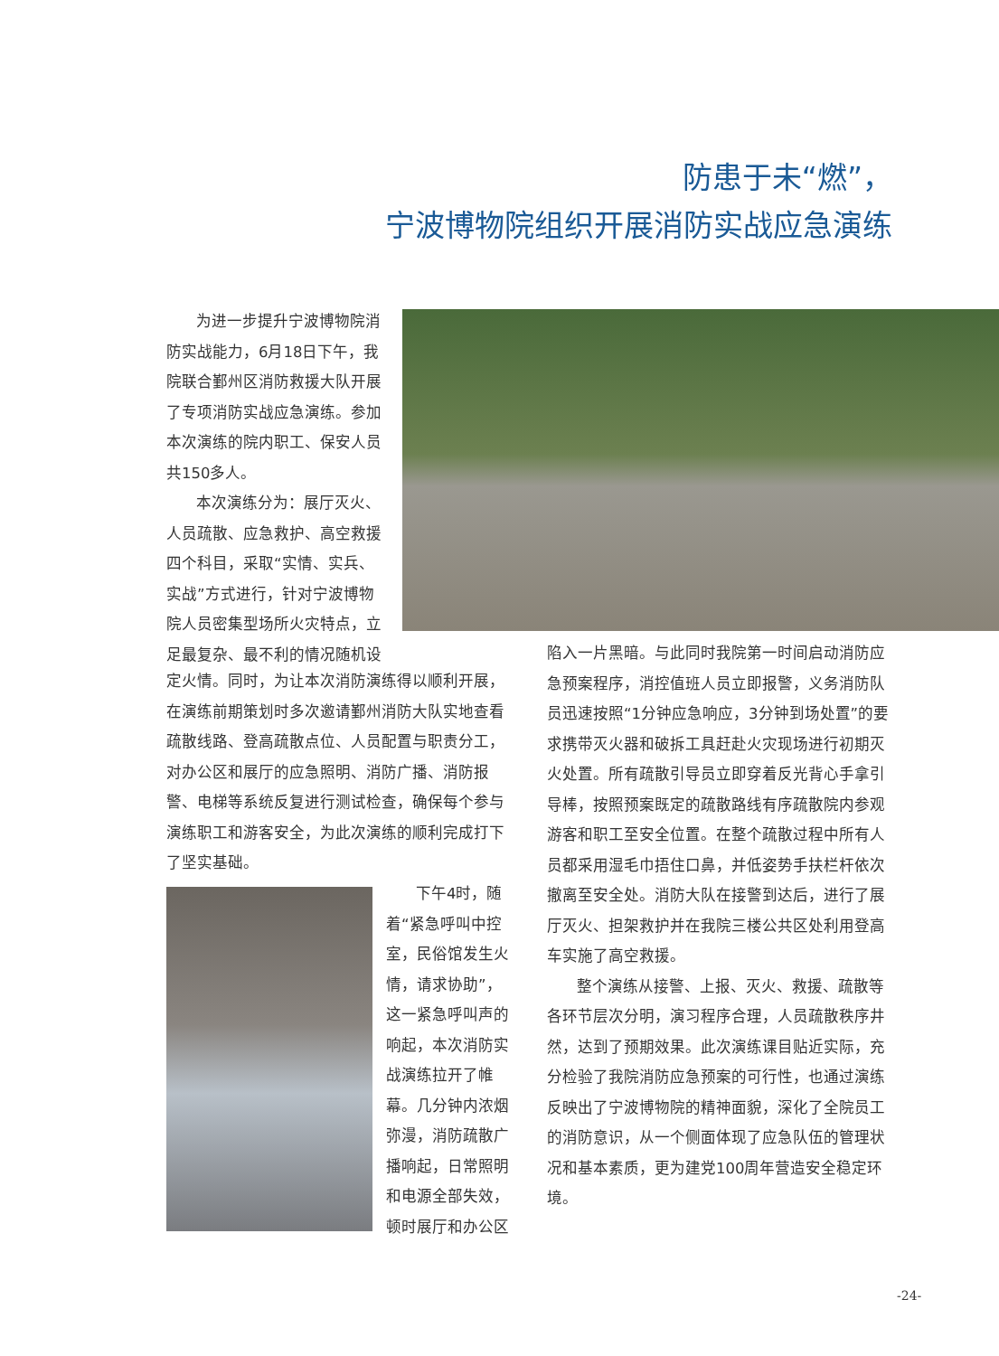防患于未“燃”，
宁波博物院组织开展消防实战应急演练
为进一步提升宁波博物院消防实战能力，6月18日下午，我院联合鄞州区消防救援大队开展了专项消防实战应急演练。参加本次演练的院内职工、保安人员共150多人。
本次演练分为：展厅灭火、人员疏散、应急救护、高空救援四个科目，采取“实情、实兵、实战”方式进行，针对宁波博物院人员密集型场所火灾特点，立足最复杂、最不利的情况随机设
定火情。同时，为让本次消防演练得以顺利开展，在演练前期策划时多次邀请鄞州消防大队实地查看疏散线路、登高疏散点位、人员配置与职责分工，对办公区和展厅的应急照明、消防广播、消防报警、电梯等系统反复进行测试检查，确保每个参与演练职工和游客安全，为此次演练的顺利完成打下了坚实基础。
下午4时，随着“紧急呼叫中控室，民俗馆发生火情，请求协助”，这一紧急呼叫声的响起，本次消防实战演练拉开了帷幕。几分钟内浓烟弥漫，消防疏散广播响起，日常照明和电源全部失效，顿时展厅和办公区
陷入一片黑暗。与此同时我院第一时间启动消防应急预案程序，消控值班人员立即报警，义务消防队员迅速按照“1分钟应急响应，3分钟到场处置”的要求携带灭火器和破拆工具赶赴火灾现场进行初期灭火处置。所有疏散引导员立即穿着反光背心手拿引导棒，按照预案既定的疏散路线有序疏散院内参观游客和职工至安全位置。在整个疏散过程中所有人员都采用湿毛巾捂住口鼻，并低姿势手扶栏杆依次撤离至安全处。消防大队在接警到达后，进行了展厅灭火、担架救护并在我院三楼公共区处利用登高车实施了高空救援。
整个演练从接警、上报、灭火、救援、疏散等各环节层次分明，演习程序合理，人员疏散秩序井然，达到了预期效果。此次演练课目贴近实际，充分检验了我院消防应急预案的可行性，也通过演练反映出了宁波博物院的精神面貌，深化了全院员工的消防意识，从一个侧面体现了应急队伍的管理状况和基本素质，更为建党100周年营造安全稳定环境。
-24-